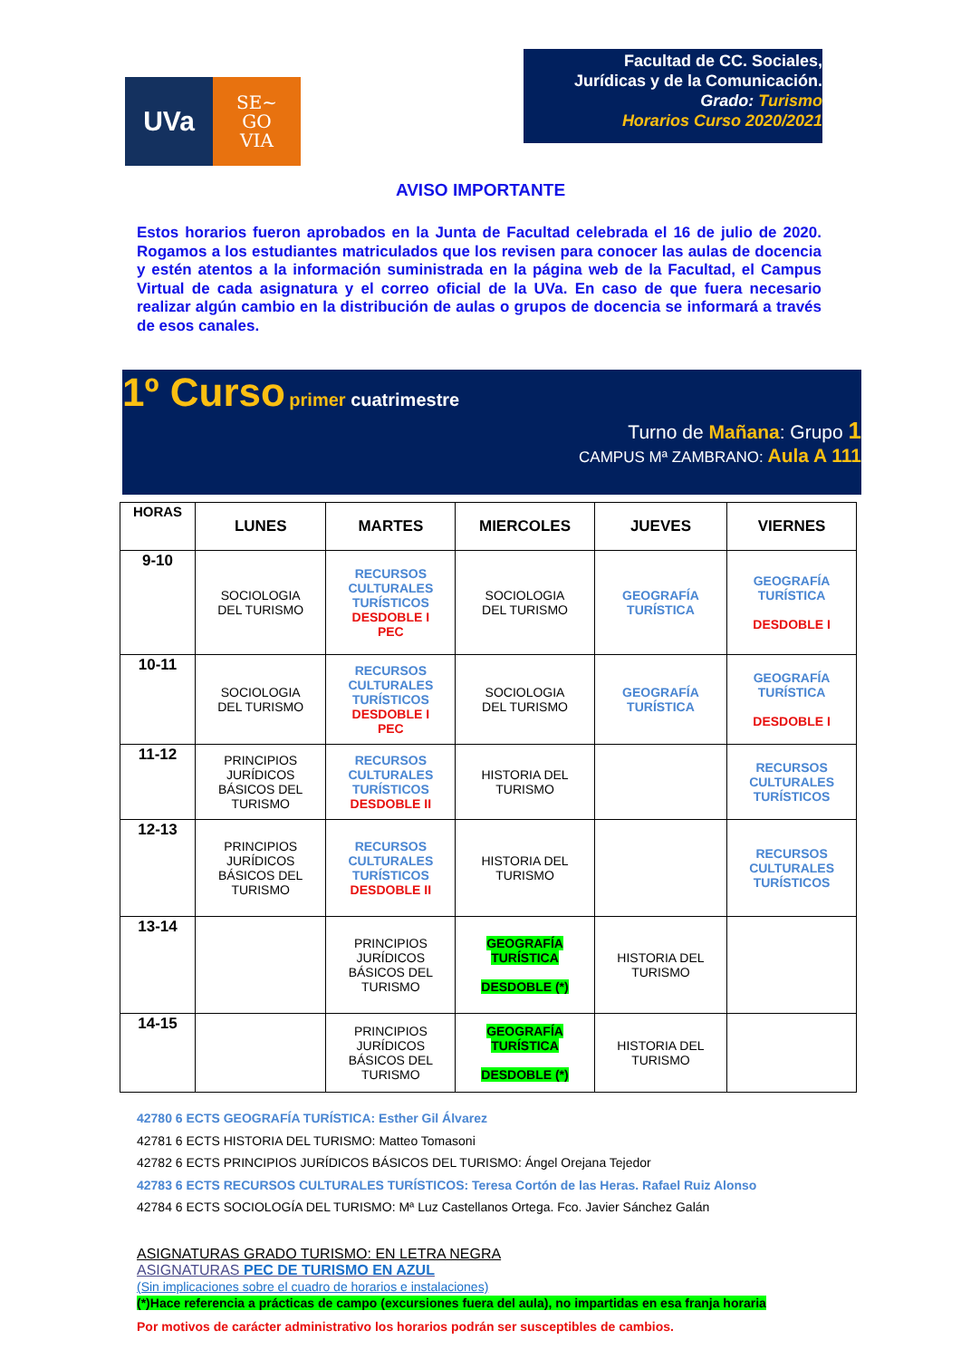UVa
SE~
GO
VIA
Facultad de CC. Sociales,
Jurídicas y de la Comunicación.
Grado: Turismo
Horarios Curso 2020/2021
AVISO IMPORTANTE
Estos horarios fueron aprobados en la Junta de Facultad celebrada el 16 de julio de 2020. Rogamos a los estudiantes matriculados que los revisen para conocer las aulas de docencia y estén atentos a la información suministrada en la página web de la Facultad, el Campus Virtual de cada asignatura y el correo oficial de la UVa. En caso de que fuera necesario realizar algún cambio en la distribución de aulas o grupos de docencia se informará a través de esos canales.
1º Curso primer cuatrimestre
Turno de Mañana: Grupo 1
CAMPUS Mª ZAMBRANO: Aula A 111
| HORAS | LUNES | MARTES | MIERCOLES | JUEVES | VIERNES |
| --- | --- | --- | --- | --- | --- |
| 9-10 | SOCIOLOGIA DEL TURISMO | RECURSOS CULTURALES TURÍSTICOS DESDOBLE I PEC | SOCIOLOGIA DEL TURISMO | GEOGRAFÍA TURÍSTICA | GEOGRAFÍA TURÍSTICA DESDOBLE I |
| 10-11 | SOCIOLOGIA DEL TURISMO | RECURSOS CULTURALES TURÍSTICOS DESDOBLE I PEC | SOCIOLOGIA DEL TURISMO | GEOGRAFÍA TURÍSTICA | GEOGRAFÍA TURÍSTICA DESDOBLE I |
| 11-12 | PRINCIPIOS JURÍDICOS BÁSICOS DEL TURISMO | RECURSOS CULTURALES TURÍSTICOS DESDOBLE II | HISTORIA DEL TURISMO | | RECURSOS CULTURALES TURÍSTICOS |
| 12-13 | PRINCIPIOS JURÍDICOS BÁSICOS DEL TURISMO | RECURSOS CULTURALES TURÍSTICOS DESDOBLE II | HISTORIA DEL TURISMO | | RECURSOS CULTURALES TURÍSTICOS |
| 13-14 | | PRINCIPIOS JURÍDICOS BÁSICOS DEL TURISMO | GEOGRAFÍA TURÍSTICA DESDOBLE (*) | HISTORIA DEL TURISMO | |
| 14-15 | | PRINCIPIOS JURÍDICOS BÁSICOS DEL TURISMO | GEOGRAFÍA TURÍSTICA DESDOBLE (*) | HISTORIA DEL TURISMO | |
42780 6 ECTS GEOGRAFÍA TURÍSTICA: Esther Gil Álvarez
42781 6 ECTS HISTORIA DEL TURISMO: Matteo Tomasoni
42782 6 ECTS PRINCIPIOS JURÍDICOS BÁSICOS DEL TURISMO: Ángel Orejana Tejedor
42783 6 ECTS RECURSOS CULTURALES TURÍSTICOS: Teresa Cortón de las Heras. Rafael Ruiz Alonso
42784 6 ECTS SOCIOLOGÍA DEL TURISMO: Mª Luz Castellanos Ortega. Fco. Javier Sánchez Galán
ASIGNATURAS GRADO TURISMO: EN LETRA NEGRA
ASIGNATURAS PEC DE TURISMO EN AZUL
(Sin implicaciones sobre el cuadro de horarios e instalaciones)
(*)Hace referencia a prácticas de campo (excursiones fuera del aula), no impartidas en esa franja horaria
Por motivos de carácter administrativo los horarios podrán ser susceptibles de cambios.